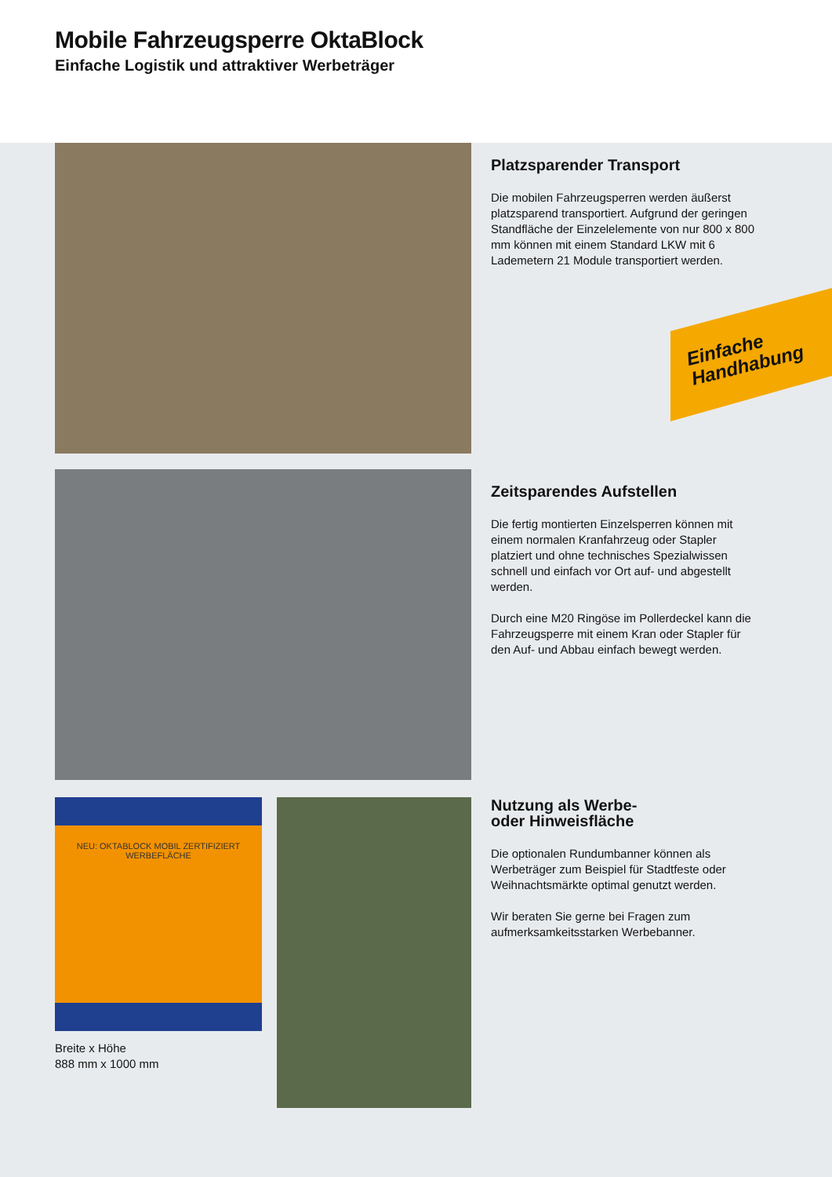Mobile Fahrzeugsperre OktaBlock
Einfache Logistik und attraktiver Werbeträger
Einfache
Handhabung
Platzsparender Transport
Die mobilen Fahrzeugsperren werden äußerst platzsparend transportiert. Aufgrund der geringen Standfläche der Einzelelemente von nur 800 x 800 mm können mit einem Standard LKW mit 6 Lademetern 21 Module transportiert werden.
Zeitsparendes Aufstellen
Die fertig montierten Einzelsperren können mit einem normalen Kranfahrzeug oder Stapler platziert und ohne technisches Spezialwissen schnell und einfach vor Ort auf- und abgestellt werden.
Durch eine M20 Ringöse im Pollerdeckel kann die Fahrzeugsperre mit einem Kran oder Stapler für den Auf- und Abbau einfach bewegt werden.
NEU: OKTABLOCK MOBIL ZERTIFIZIERT WERBEFLÄCHE
Breite x Höhe
888 mm x 1000 mm
Nutzung als Werbe-
oder Hinweisfläche
Die optionalen Rundumbanner können als Werbeträger zum Beispiel für Stadtfeste oder Weihnachtsmärkte optimal genutzt werden.
Wir beraten Sie gerne bei Fragen zum aufmerksamkeitsstarken Werbebanner.